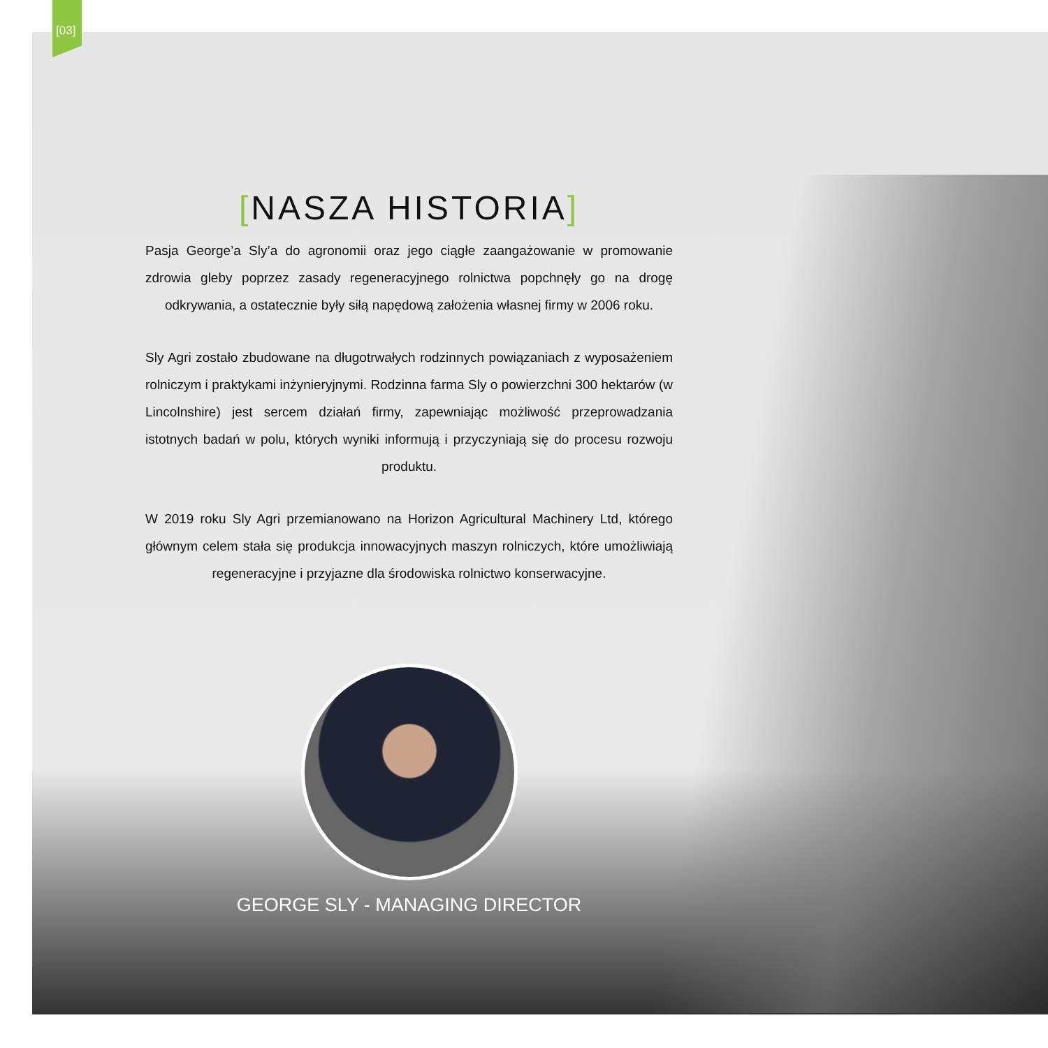[03]
[NASZA HISTORIA]
Pasja George’a Sly’a do agronomii oraz jego ciągłe zaangażowanie w promowanie zdrowia gleby poprzez zasady regeneracyjnego rolnictwa popchnęły go na drogę odkrywania, a ostatecznie były siłą napędową założenia własnej firmy w 2006 roku.
Sly Agri zostało zbudowane na długotrwałych rodzinnych powiązaniach z wyposażeniem rolniczym i praktykami inżynieryjnymi. Rodzinna farma Sly o powierzchni 300 hektarów (w Lincolnshire) jest sercem działań firmy, zapewniając możliwość przeprowadzania istotnych badań w polu, których wyniki informują i przyczyniają się do procesu rozwoju produktu.
W 2019 roku Sly Agri przemianowano na Horizon Agricultural Machinery Ltd, którego głównym celem stała się produkcja innowacyjnych maszyn rolniczych, które umożliwiają regeneracyjne i przyjazne dla środowiska rolnictwo konserwacyjne.
GEORGE SLY - MANAGING DIRECTOR